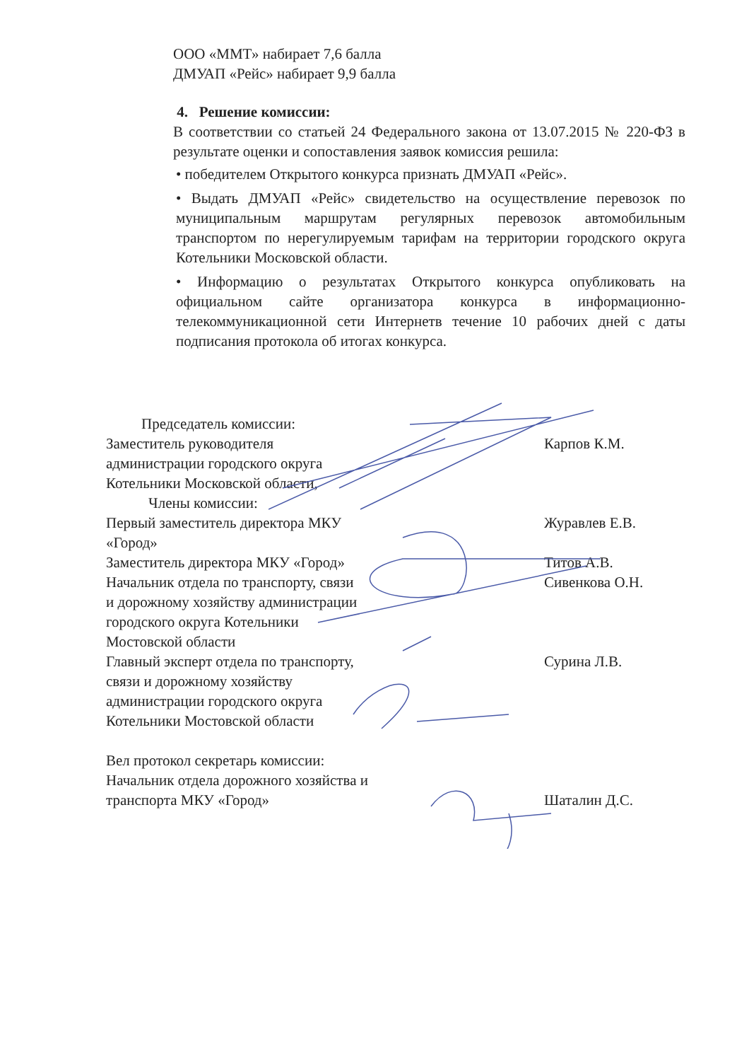ООО «ММТ» набирает 7,6 балла
ДМУАП «Рейс» набирает 9,9 балла
4. Решение комиссии:
В соответствии со статьей 24 Федерального закона от 13.07.2015 № 220-ФЗ в результате оценки и сопоставления заявок комиссия решила:
• победителем Открытого конкурса признать ДМУАП «Рейс».
• Выдать ДМУАП «Рейс» свидетельство на осуществление перевозок по муниципальным маршрутам регулярных перевозок автомобильным транспортом по нерегулируемым тарифам на территории городского округа Котельники Московской области.
• Информацию о результатах Открытого конкурса опубликовать на официальном сайте организатора конкурса в информационно-телекоммуникационной сети Интернетв течение 10 рабочих дней с даты подписания протокола об итогах конкурса.
Председатель комиссии:
Заместитель руководителя администрации городского округа Котельники Московской области,
Карпов К.М.
Члены комиссии:
Первый заместитель директора МКУ «Город»
Журавлев Е.В.
Заместитель директора МКУ «Город»
Титов А.В.
Начальник отдела по транспорту, связи и дорожному хозяйству администрации городского округа Котельники Мостовской области
Сивенкова О.Н.
Главный эксперт отдела по транспорту, связи и дорожному хозяйству администрации городского округа Котельники Мостовской области
Сурина Л.В.
Вел протокол секретарь комиссии:
Начальник отдела дорожного хозяйства и транспорта МКУ «Город»
Шаталин Д.С.